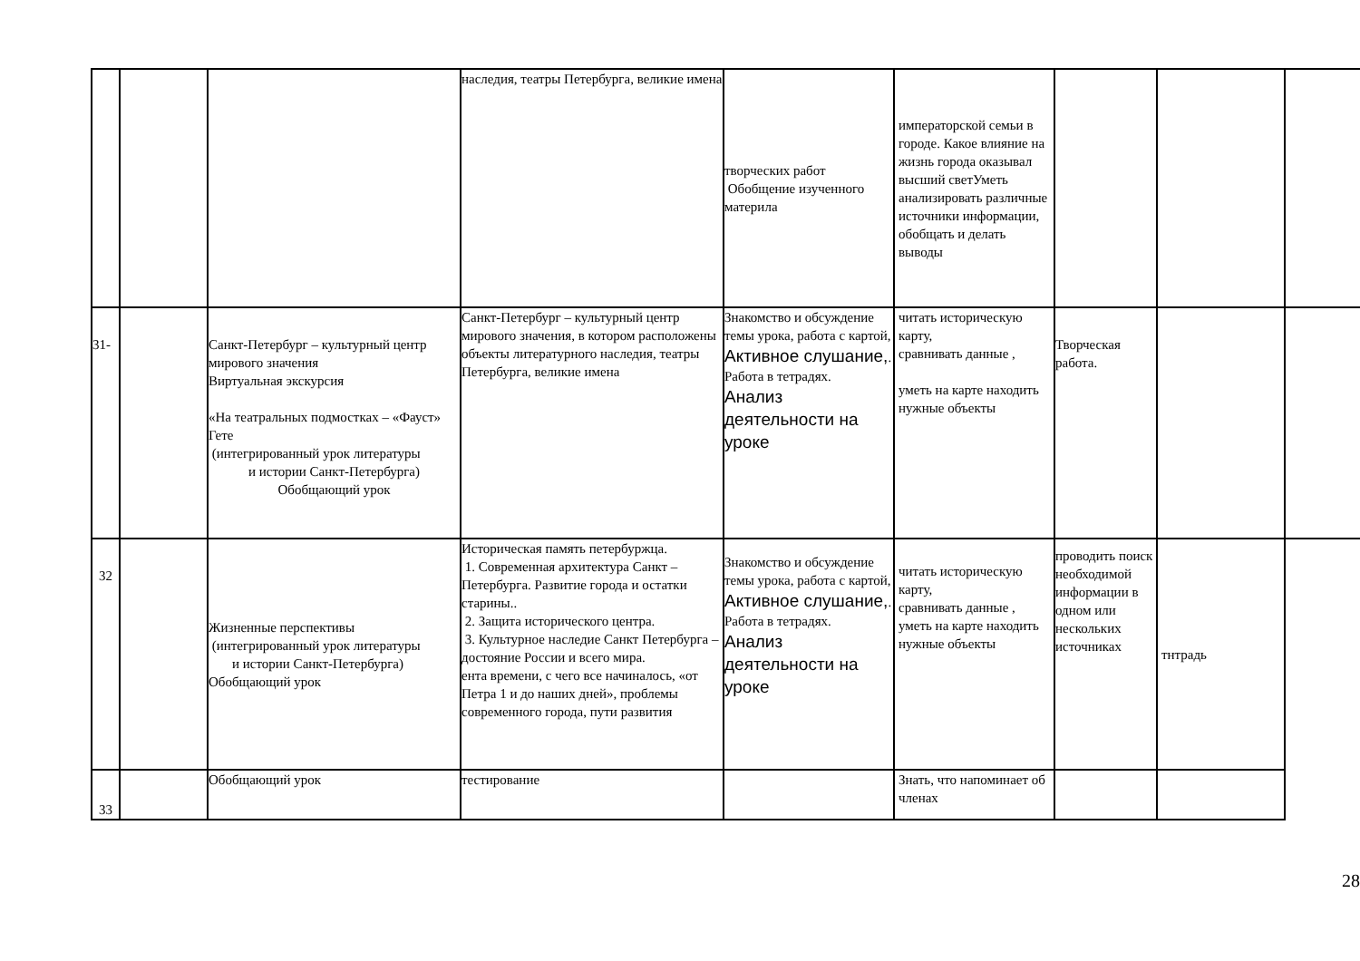| | | | наследия, театры Петербурга, великие имена | творческих работ Обобщение изученного материла | императорской семьи в городе. Какое влияние на жизнь города оказывал высший светУметь анализировать различные источники информации, обобщать и делать выводы | | | |
| 31- | | Санкт-Петербург – культурный центр мирового значения Виртуальная экскурсия «На театральных подмостках – «Фауст» Гете (интегрированный урок литературы и истории Санкт-Петербурга) Обобщающий урок | Санкт-Петербург – культурный центр мирового значения, в котором расположены объекты литературного наследия, театры Петербурга, великие имена | Знакомство и обсуждение темы урока, работа с картой, Активное слушание, . Работа в тетрадях. Анализ деятельности на уроке | читать историческую карту, сравнивать данные , уметь на карте находить нужные объекты | Творческая работа. | | |
| 32 | | Жизненные перспективы (интегрированный урок литературы и истории Санкт-Петербурга) Обобщающий урок | Историческая память петербуржца. 1. Современная архитектура Санкт – Петербурга. Развитие города и остатки старины.. 2. Защита исторического центра. 3. Культурное наследие Санкт Петербурга – достояние России и всего мира. ента времени, с чего все начиналось, «от Петра 1 и до наших дней», проблемы современного города, пути развития | Знакомство и обсуждение темы урока, работа с картой, Активное слушание, . Работа в тетрадях. Анализ деятельности на уроке | читать историческую карту, сравнивать данные , уметь на карте находить нужные объекты | проводить поиск необходимой информации в одном или нескольких источниках | тнтрадь | |
| 33 | | Обобщающий урок | тестирование | | Знать, что напоминает об членах | | | |
28